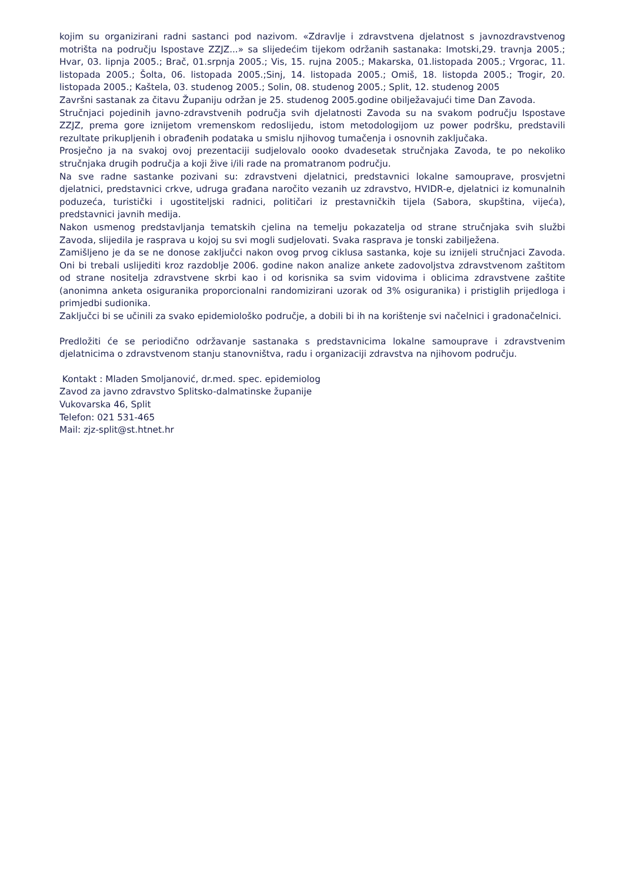kojim su organizirani radni sastanci pod nazivom. «Zdravlje i zdravstvena djelatnost s javnozdravstvenog motrišta na području Ispostave ZZJZ...» sa slijedećim tijekom održanih sastanaka: Imotski,29. travnja 2005.; Hvar, 03. lipnja 2005.; Brač, 01.srpnja 2005.; Vis, 15. rujna 2005.; Makarska, 01.listopada 2005.; Vrgorac, 11. listopada 2005.; Šolta, 06. listopada 2005.;Sinj, 14. listopada 2005.; Omiš, 18. listopda 2005.; Trogir, 20. listopada 2005.; Kaštela, 03. studenog 2005.; Solin, 08. studenog 2005.; Split, 12. studenog 2005
Završni sastanak za čitavu Županiju održan je 25. studenog 2005.godine obilježavajući time Dan Zavoda.
Stručnjaci pojedinih javno-zdravstvenih područja svih djelatnosti Zavoda su na svakom području Ispostave ZZJZ, prema gore iznijetom vremenskom redoslijedu, istom metodologijom uz power podršku, predstavili rezultate prikupljenih i obrađenih podataka u smislu njihovog tumačenja i osnovnih zaključaka.
Prosječno ja na svakoj ovoj prezentaciji sudjelovalo oooko dvadesetak stručnjaka Zavoda, te po nekoliko stručnjaka drugih područja a koji žive i/ili rade na promatranom području.
Na sve radne sastanke pozivani su: zdravstveni djelatnici, predstavnici lokalne samouprave, prosvjetni djelatnici, predstavnici crkve, udruga građana naročito vezanih uz zdravstvo, HVIDR-e, djelatnici iz komunalnih poduzeća, turistički i ugostiteljski radnici, političari iz prestavničkih tijela (Sabora, skupština, vijeća), predstavnici javnih medija.
Nakon usmenog predstavljanja tematskih cjelina na temelju pokazatelja od strane stručnjaka svih službi Zavoda, slijedila je rasprava u kojoj su svi mogli sudjelovati. Svaka rasprava je tonski zabilježena.
Zamišljeno je da se ne donose zaključci nakon ovog prvog ciklusa sastanka, koje su iznijeli stručnjaci Zavoda. Oni bi trebali uslijediti kroz razdoblje 2006. godine nakon analize ankete zadovoljstva zdravstvenom zaštitom od strane nositelja zdravstvene skrbi kao i od korisnika sa svim vidovima i oblicima zdravstvene zaštite (anonimna anketa osiguranika proporcionalni randomizirani uzorak od 3% osiguranika) i pristiglih prijedloga i primjedbi sudionika.
Zaključci bi se učinili za svako epidemiološko područje, a dobili bi ih na korištenje svi načelnici i gradonačelnici.
Predložiti će se periodično održavanje sastanaka s predstavnicima lokalne samouprave i zdravstvenim djelatnicima o zdravstvenom stanju stanovništva, radu i organizaciji zdravstva na njihovom području.
Kontakt : Mladen Smoljanović, dr.med. spec. epidemiolog
Zavod za javno zdravstvo Splitsko-dalmatinske županije
Vukovarska 46, Split
Telefon: 021 531-465
Mail: zjz-split@st.htnet.hr